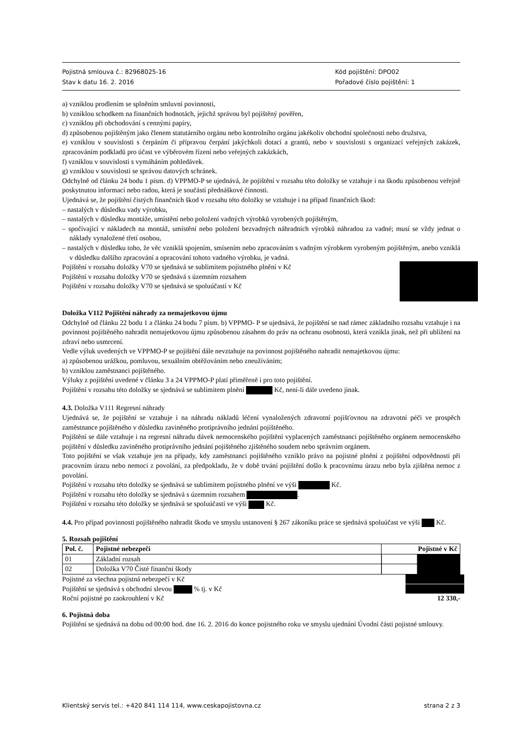Pojistná smlouva č.: 82968025-16
Stav k datu 16. 2. 2016
Kód pojištění: DPO02
Pořadové číslo pojištění: 1
a) vzniklou prodlením se splněním smluvní povinnosti,
b) vzniklou schodkem na finančních hodnotách, jejichž správou byl pojištěný pověřen,
c) vzniklou při obchodování s cennými papíry,
d) způsobenou pojištěným jako členem statutárního orgánu nebo kontrolního orgánu jakékoliv obchodní společnosti nebo družstva,
e) vzniklou v souvislosti s čerpáním či přípravou čerpání jakýchkoli dotací a grantů, nebo v souvislosti s organizací veřejných zakázek, zpracováním podkladů pro účast ve výběrovém řízení nebo veřejných zakázkách,
f) vzniklou v souvislosti s vymáháním pohledávek.
g) vzniklou v souvislosti se správou datových schránek.
Odchylně od článku 24 bodu 1 písm. d) VPPMO-P se ujednává, že pojištění v rozsahu této doložky se vztahuje i na škodu způsobenou veřejně poskytnutou informací nebo radou, která je součástí přednáškové činnosti.
Ujednává se, že pojištění čistých finančních škod v rozsahu této doložky se vztahuje i na případ finančních škod:
– nastalých v důsledku vady výrobku,
– nastalých v důsledku montáže, umístění nebo položení vadných výrobků vyrobených pojištěným,
– spočívající v nákladech na montáž, umístění nebo položení bezvadných náhradních výrobků náhradou za vadné; musí se vždy jednat o náklady vynaložené třetí osobou,
– nastalých v důsledku toho, že věc vzniklá spojením, smísením nebo zpracováním s vadným výrobkem vyrobeným pojištěným, anebo vzniklá v důsledku dalšího zpracování a opracování tohoto vadného výrobku, je vadná.
Pojištění v rozsahu doložky V70 se sjednává se sublimitem pojistného plnění v Kč
Pojištění v rozsahu doložky V70 se sjednává s územním rozsahem
Pojištění v rozsahu doložky V70 se sjednává se spoluúčastí v Kč
Doložka V112 Pojištění náhrady za nemajetkovou újmu
Odchylně od článku 22 bodu 1 a článku 24 bodu 7 písm. b) VPPMO- P se ujednává, že pojištění se nad rámec základního rozsahu vztahuje i na povinnost pojištěného nahradit nemajetkovou újmu způsobenou zásahem do práv na ochranu osobnosti, která vznikla jinak, než při ublížení na zdraví nebo usmrcení.
Vedle výluk uvedených ve VPPMO-P se pojištění dále nevztahuje na povinnost pojištěného nahradit nemajetkovou újmu:
a) způsobenou urážkou, pomluvou, sexuálním obtěžováním nebo zneužíváním;
b) vzniklou zaměstnanci pojištěného.
Výluky z pojištění uvedené v článku 3 a 24 VPPMO-P platí přiměřeně i pro toto pojištění.
Pojištění v rozsahu této doložky se sjednává se sublimitem plnění Kč, není-li dále uvedeno jinak.
4.3. Doložka V111 Regresní náhrady
Ujednává se, že pojištění se vztahuje i na náhradu nákladů léčení vynaložených zdravotní pojišťovnou na zdravotní péči ve prospěch zaměstnance pojištěného v důsledku zaviněného protiprávního jednání pojištěného.
Pojištění se dále vztahuje i na regresní náhradu dávek nemocenského pojištění vyplacených zaměstnanci pojištěného orgánem nemocenského pojištění v důsledku zaviněného protiprávního jednání pojištěného zjištěného soudem nebo správním orgánem.
Toto pojištění se však vztahuje jen na případy, kdy zaměstnanci pojištěného vzniklo právo na pojistné plnění z pojištění odpovědnosti při pracovním úrazu nebo nemoci z povolání, za předpokladu, že v době trvání pojištění došlo k pracovnímu úrazu nebo byla zjištěna nemoc z povolání.
Pojištění v rozsahu této doložky se sjednává se sublimitem pojistného plnění ve výši Kč.
Pojištění v rozsahu této doložky se sjednává s územním rozsahem .
Pojištění v rozsahu této doložky se sjednává se spoluúčastí ve výši Kč.
4.4. Pro případ povinnosti pojištěného nahradit škodu ve smyslu ustanovení § 267 zákoníku práce se sjednává spoluúčast ve výši Kč.
5. Rozsah pojištění
| Pol. č. | Pojistné nebezpečí | Pojistné v Kč |
| --- | --- | --- |
| 01 | Základní rozsah | |
| 02 | Doložka V70 Čisté finanční škody | |
Pojistné za všechna pojistná nebezpečí v Kč
Pojištění se sjednává s obchodní slevou % tj. v Kč
Roční pojistné po zaokrouhlení v Kč 12 330,-
6. Pojistná doba
Pojištění se sjednává na dobu od 00:00 hod. dne 16. 2. 2016 do konce pojistného roku ve smyslu ujednání Úvodní části pojistné smlouvy.
Klientský servis tel.: +420 841 114 114, www.ceskapojistovna.cz strana 2 z 3